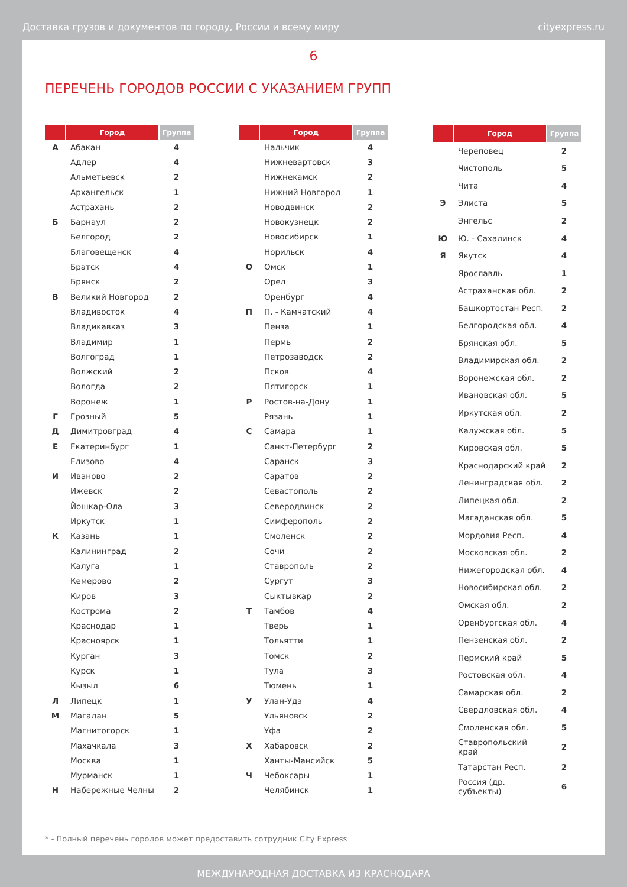Доставка грузов и документов по городу, России и всему миру cityexpress.ru
6
ПЕРЕЧЕНЬ ГОРОДОВ РОССИИ С УКАЗАНИЕМ ГРУПП
| | Город | Группа |
| --- | --- | --- |
| А | Абакан | 4 |
| | Адлер | 4 |
| | Альметьевск | 2 |
| | Архангельск | 1 |
| | Астрахань | 2 |
| Б | Барнаул | 2 |
| | Белгород | 2 |
| | Благовещенск | 4 |
| | Братск | 4 |
| | Брянск | 2 |
| В | Великий Новгород | 2 |
| | Владивосток | 4 |
| | Владикавказ | 3 |
| | Владимир | 1 |
| | Волгоград | 1 |
| | Волжский | 2 |
| | Вологда | 2 |
| | Воронеж | 1 |
| Г | Грозный | 5 |
| Д | Димитровград | 4 |
| Е | Екатеринбург | 1 |
| | Елизово | 4 |
| И | Иваново | 2 |
| | Ижевск | 2 |
| | Йошкар-Ола | 3 |
| | Иркутск | 1 |
| К | Казань | 1 |
| | Калининград | 2 |
| | Калуга | 1 |
| | Кемерово | 2 |
| | Киров | 3 |
| | Кострома | 2 |
| | Краснодар | 1 |
| | Красноярск | 1 |
| | Курган | 3 |
| | Курск | 1 |
| | Кызыл | 6 |
| Л | Липецк | 1 |
| М | Магадан | 5 |
| | Магнитогорск | 1 |
| | Махачкала | 3 |
| | Москва | 1 |
| | Мурманск | 1 |
| Н | Набережные Челны | 2 |
| | Город | Группа |
| --- | --- | --- |
| | Нальчик | 4 |
| | Нижневартовск | 3 |
| | Нижнекамск | 2 |
| | Нижний Новгород | 1 |
| | Новодвинск | 2 |
| | Новокузнецк | 2 |
| | Новосибирск | 1 |
| | Норильск | 4 |
| О | Омск | 1 |
| | Орел | 3 |
| | Оренбург | 4 |
| П | П. - Камчатский | 4 |
| | Пенза | 1 |
| | Пермь | 2 |
| | Петрозаводск | 2 |
| | Псков | 4 |
| | Пятигорск | 1 |
| Р | Ростов-на-Дону | 1 |
| | Рязань | 1 |
| С | Самара | 1 |
| | Санкт-Петербург | 2 |
| | Саранск | 3 |
| | Саратов | 2 |
| | Севастополь | 2 |
| | Северодвинск | 2 |
| | Симферополь | 2 |
| | Смоленск | 2 |
| | Сочи | 2 |
| | Ставрополь | 2 |
| | Сургут | 3 |
| | Сыктывкар | 2 |
| Т | Тамбов | 4 |
| | Тверь | 1 |
| | Тольятти | 1 |
| | Томск | 2 |
| | Тула | 3 |
| | Тюмень | 1 |
| У | Улан-Удэ | 4 |
| | Ульяновск | 2 |
| | Уфа | 2 |
| Х | Хабаровск | 2 |
| | Ханты-Мансийск | 5 |
| Ч | Чебоксары | 1 |
| | Челябинск | 1 |
| | Город | Группа |
| --- | --- | --- |
| | Череповец | 2 |
| | Чистополь | 5 |
| | Чита | 4 |
| Э | Элиста | 5 |
| | Энгельс | 2 |
| Ю | Ю. - Сахалинск | 4 |
| Я | Якутск | 4 |
| | Ярославль | 1 |
| | Астраханская обл. | 2 |
| | Башкортостан Респ. | 2 |
| | Белгородская обл. | 4 |
| | Брянская обл. | 5 |
| | Владимирская обл. | 2 |
| | Воронежская обл. | 2 |
| | Ивановская обл. | 5 |
| | Иркутская обл. | 2 |
| | Калужская обл. | 5 |
| | Кировская обл. | 5 |
| | Краснодарский край | 2 |
| | Ленинградская обл. | 2 |
| | Липецкая обл. | 2 |
| | Магаданская обл. | 5 |
| | Мордовия Респ. | 4 |
| | Московская обл. | 2 |
| | Нижегородская обл. | 4 |
| | Новосибирская обл. | 2 |
| | Омская обл. | 2 |
| | Оренбургская обл. | 4 |
| | Пензенская обл. | 2 |
| | Пермский край | 5 |
| | Ростовская обл. | 4 |
| | Самарская обл. | 2 |
| | Свердловская обл. | 4 |
| | Смоленская обл. | 5 |
| | Ставропольский край | 2 |
| | Татарстан Респ. | 2 |
| | Россия (др. субъекты) | 6 |
* - Полный перечень городов может предоставить сотрудник City Express
МЕЖДУНАРОДНАЯ ДОСТАВКА ИЗ КРАСНОДАРА